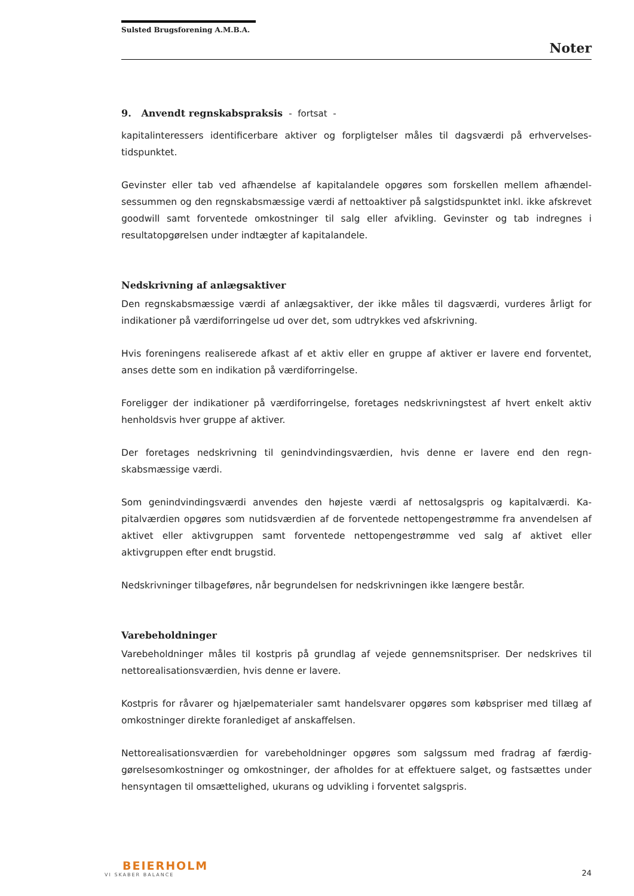Sulsted Brugsforening A.M.B.A.
Noter
9. Anvendt regnskabspraksis - fortsat -
kapitalinteressers identificerbare aktiver og forpligtelser måles til dagsværdi på erhvervelses­tidspunktet.
Gevinster eller tab ved afhændelse af kapitalandele opgøres som forskellen mellem afhændel­sessummen og den regnskabsmæssige værdi af nettoaktiver på salgstidspunktet inkl. ikke afskrevet goodwill samt forventede omkostninger til salg eller afvikling. Gevinster og tab ind­regnes i resultatopgørelsen under indtægter af kapitalandele.
Nedskrivning af anlægsaktiver
Den regnskabsmæssige værdi af anlægsaktiver, der ikke måles til dagsværdi, vurderes årligt for indikationer på værdiforringelse ud over det, som udtrykkes ved afskrivning.
Hvis foreningens realiserede afkast af et aktiv eller en gruppe af aktiver er lavere end forven­tet, anses dette som en indikation på værdiforringelse.
Foreligger der indikationer på værdiforringelse, foretages nedskrivningstest af hvert enkelt aktiv henholdsvis hver gruppe af aktiver.
Der foretages nedskrivning til genindvindingsværdien, hvis denne er lavere end den regn­skabsmæssige værdi.
Som genindvindingsværdi anvendes den højeste værdi af nettosalgspris og kapitalværdi. Ka­pitalværdien opgøres som nutidsværdien af de forventede nettopengestrømme fra anvendel­sen af aktivet eller aktivgruppen samt forventede nettopengestrømme ved salg af aktivet el­ler aktivgruppen efter endt brugstid.
Nedskrivninger tilbageføres, når begrundelsen for nedskrivningen ikke længere består.
Varebeholdninger
Varebeholdninger måles til kostpris på grundlag af vejede gennemsnitspriser. Der nedskrives til nettorealisationsværdien, hvis denne er lavere.
Kostpris for råvarer og hjælpematerialer samt handelsvarer opgøres som købspriser med til­læg af omkostninger direkte foranlediget af anskaffelsen.
Nettorealisationsværdien for varebeholdninger opgøres som salgssum med fradrag af færdig­gørelsesomkostninger og omkostninger, der afholdes for at effektuere salget, og fastsættes under hensyntagen til omsættelighed, ukurans og udvikling i forventet salgspris.
BEIERHOLM
VI SKABER BALANCE
24